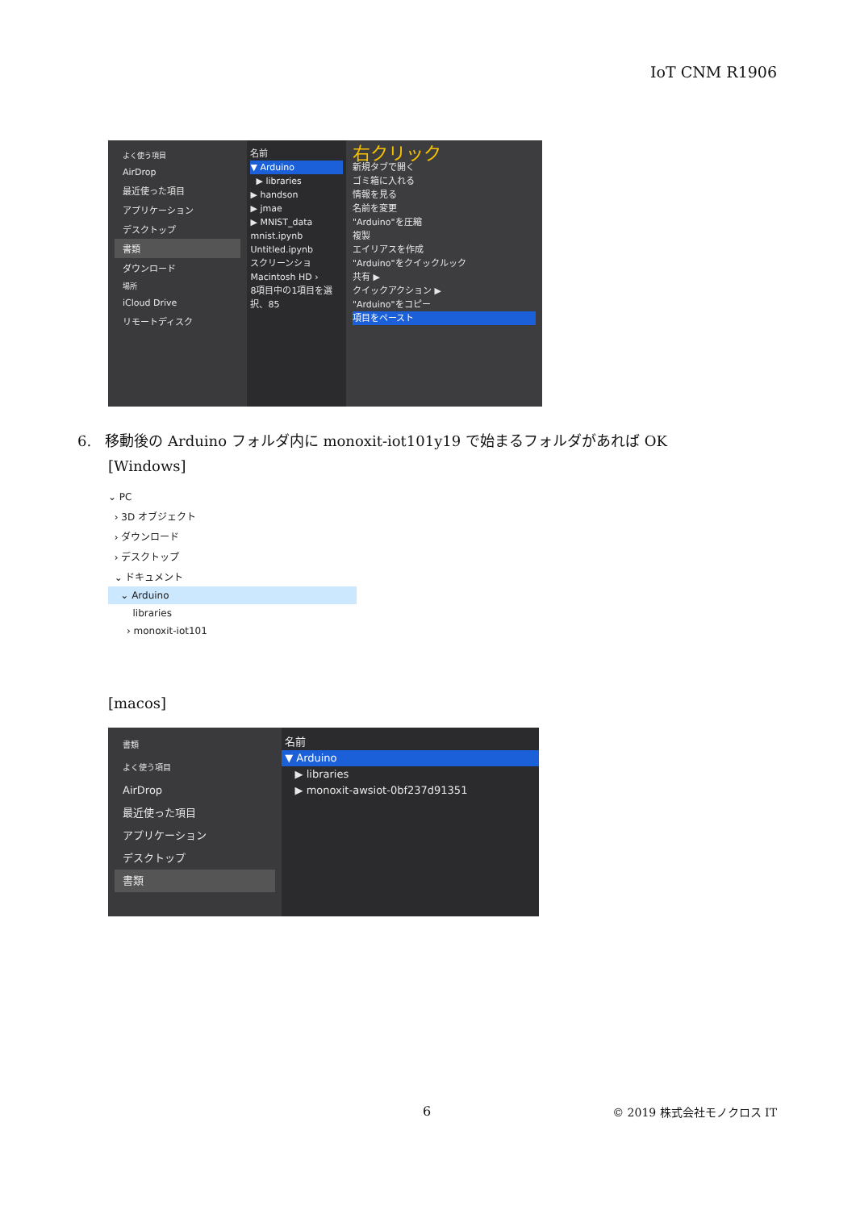IoT CNM R1906
よく使う項目
AirDrop
最近使った項目
アプリケーション
デスクトップ
書類
ダウンロード
場所
iCloud Drive
リモートディスク
名前
▼ Arduino
▶ libraries
▶ handson
▶ jmae
▶ MNIST_data
mnist.ipynb
Untitled.ipynb
スクリーンショ
Macintosh HD ›
8項目中の1項目を選択、85
右クリック
新規タブで開く
ゴミ箱に入れる
情報を見る
名前を変更
"Arduino"を圧縮
複製
エイリアスを作成
"Arduino"をクイックルック
共有 ▶
クイックアクション ▶
"Arduino"をコピー
項目をペースト
6. 移動後の Arduino フォルダ内に monoxit-iot101y19 で始まるフォルダがあれば OK
[Windows]
⌄ PC
› 3D オブジェクト
› ダウンロード
› デスクトップ
⌄ ドキュメント
⌄ Arduino
libraries
› monoxit-iot101
[macos]
書類
よく使う項目
AirDrop
最近使った項目
アプリケーション
デスクトップ
書類
名前
▼ Arduino
▶ libraries
▶ monoxit-awsiot-0bf237d91351
6 © 2019 株式会社モノクロス IT